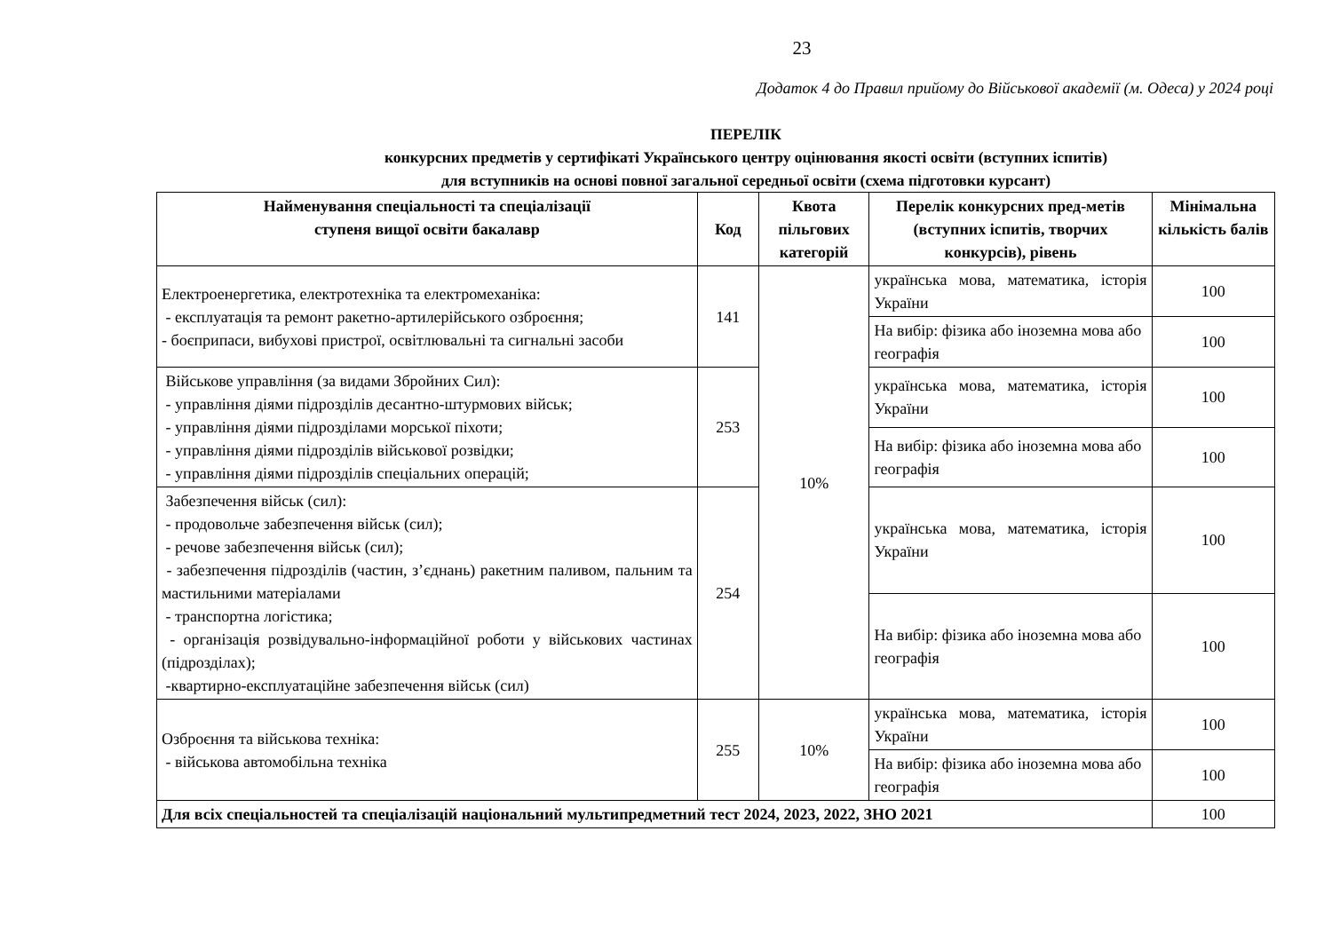23
Додаток 4 до Правил прийому до Військової академії (м. Одеса) у 2024 році
ПЕРЕЛІК
конкурсних предметів у сертифікаті Українського центру оцінювання якості освіти (вступних іспитів)
для вступників на основі повної загальної середньої освіти (схема підготовки курсант)
| Найменування спеціальності та спеціалізації ступеня вищої освіти бакалавр | Код | Квота пільгових категорій | Перелік конкурсних пред-метів (вступних іспитів, творчих конкурсів), рівень | Мінімальна кількість балів |
| --- | --- | --- | --- | --- |
| Електроенергетика, електротехніка та електромеханіка: - експлуатація та ремонт ракетно-артилерійського озброєння; - боєприпаси, вибухові пристрої, освітлювальні та сигнальні засоби | 141 | 10% | українська мова, математика, історія України | 100 |
| | | | На вибір: фізика або іноземна мова або географія | 100 |
| Військове управління (за видами Збройних Сил): - управління діями підрозділів десантно-штурмових військ; - управління діями підрозділами морської піхоти; - управління діями підрозділів військової розвідки; - управління діями підрозділів спеціальних операцій; | 253 | | українська мова, математика, історія України | 100 |
| | | | На вибір: фізика або іноземна мова або географія | 100 |
| Забезпечення військ (сил): - продовольче забезпечення військ (сил); - речове забезпечення військ (сил); - забезпечення підрозділів (частин, з’єднань) ракетним паливом, пальним та мастильними матеріалами - транспортна логістика; - організація розвідувально-інформаційної роботи у військових частинах (підрозділах); -квартирно-експлуатаційне забезпечення військ (сил) | 254 | | українська мова, математика, історія України | 100 |
| | | | На вибір: фізика або іноземна мова або географія | 100 |
| Озброєння та військова техніка: - військова автомобільна техніка | 255 | 10% | українська мова, математика, історія України | 100 |
| | | | На вибір: фізика або іноземна мова або географія | 100 |
| Для всіх спеціальностей та спеціалізацій національний мультипредметний тест 2024, 2023, 2022, ЗНО 2021 | | | | 100 |